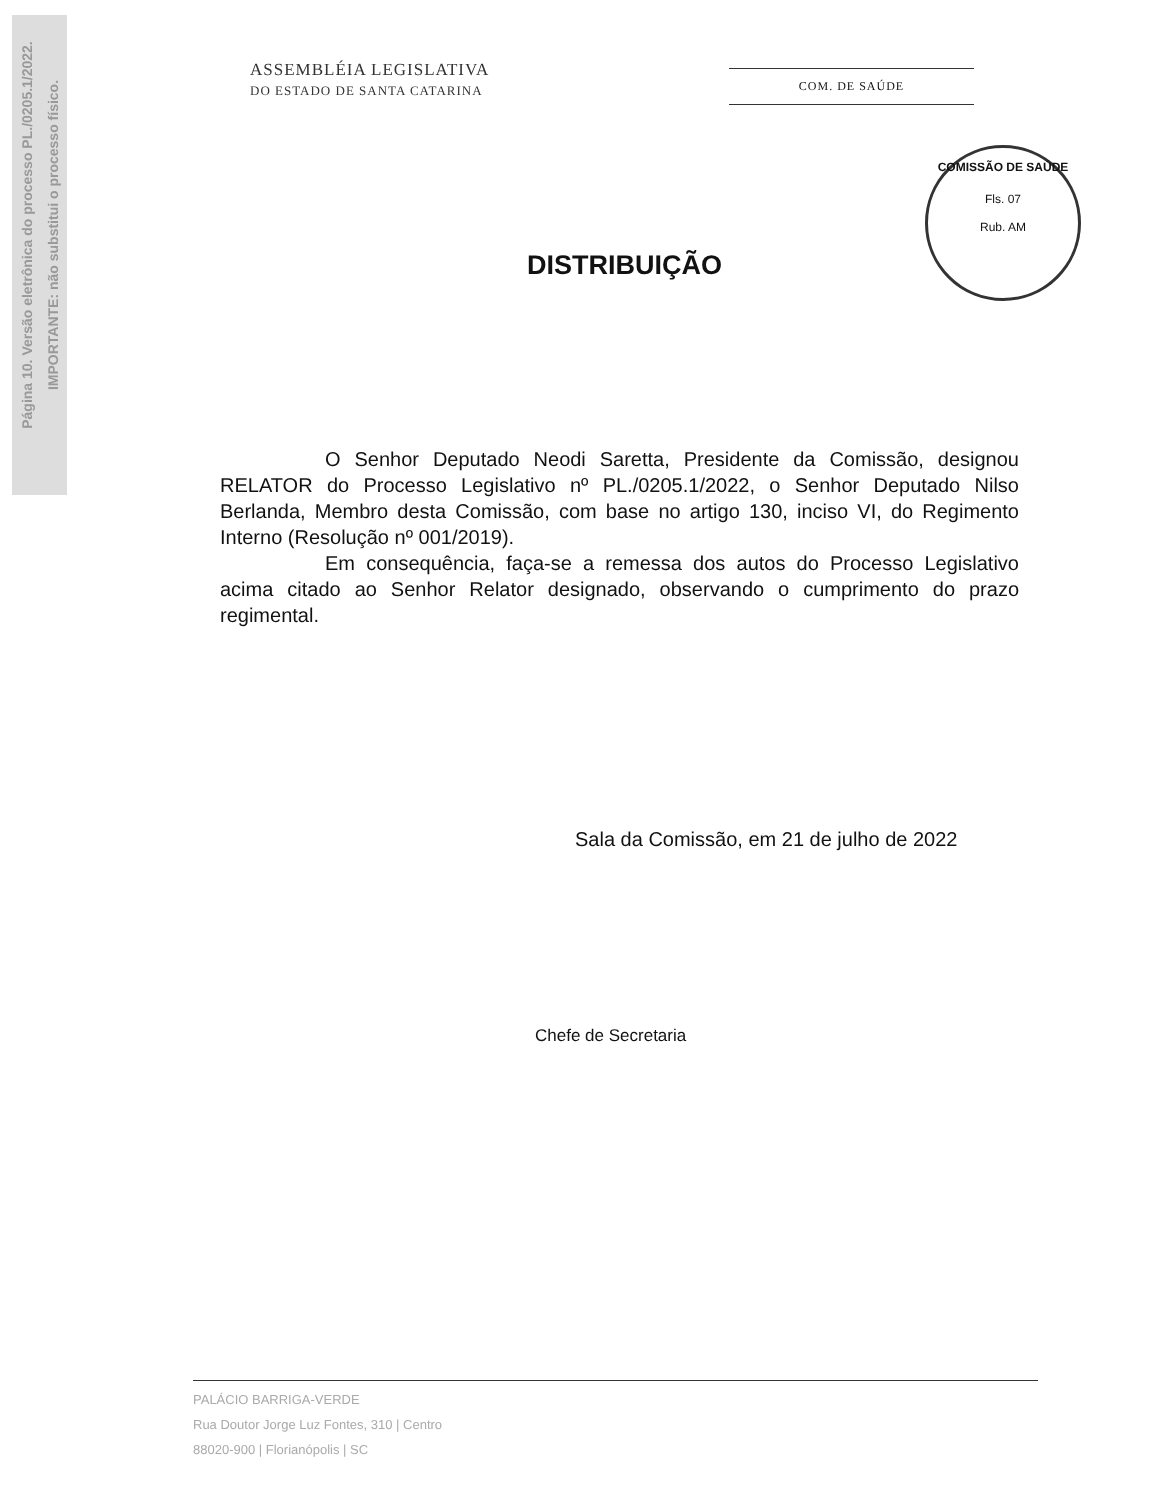Página 10. Versão eletrônica do processo PL./0205.1/2022.
IMPORTANTE: não substitui o processo físico.
ASSEMBLÉIA LEGISLATIVA
DO ESTADO DE SANTA CATARINA
COM. DE SAÚDE
COMISSÃO DE SAÚDE
Fls. 07
Rub. AM
DISTRIBUIÇÃO
O Senhor Deputado Neodi Saretta, Presidente da Comissão, designou RELATOR do Processo Legislativo nº PL./0205.1/2022, o Senhor Deputado Nilso Berlanda, Membro desta Comissão, com base no artigo 130, inciso VI, do Regimento Interno (Resolução nº 001/2019).
Em consequência, faça-se a remessa dos autos do Processo Legislativo acima citado ao Senhor Relator designado, observando o cumprimento do prazo regimental.
Sala da Comissão, em 21 de julho de 2022
Chefe de Secretaria
PALÁCIO BARRIGA-VERDE
Rua Doutor Jorge Luz Fontes, 310 | Centro
88020-900 | Florianópolis | SC